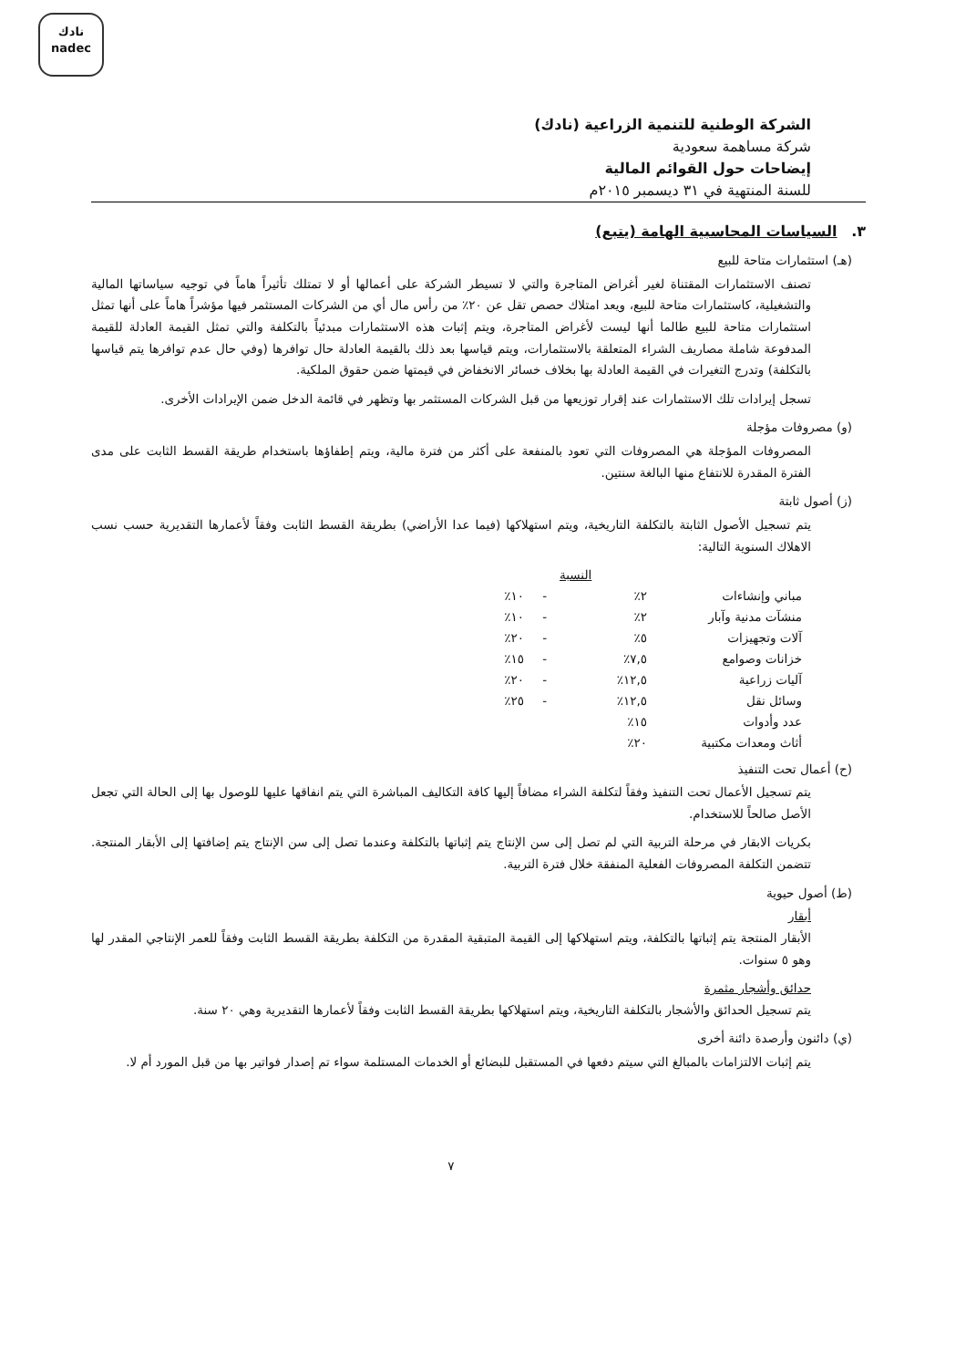نادك
nadec
الشركة الوطنية للتنمية الزراعية (نادك)
شركة مساهمة سعودية
إيضاحات حول القوائم المالية
للسنة المنتهية في ٣١ ديسمبر ٢٠١٥م
٣. السياسات المحاسبية الهامة (يتبع)
(هـ) استثمارات متاحة للبيع
تصنف الاستثمارات المقتناة لغير أغراض المتاجرة والتي لا تسيطر الشركة على أعمالها أو لا تمتلك تأثيراً هاماً في توجيه سياساتها المالية والتشغيلية، كاستثمارات متاحة للبيع، ويعد امتلاك حصص تقل عن ٢٠٪ من رأس مال أي من الشركات المستثمر فيها مؤشراً هاماً على أنها تمثل استثمارات متاحة للبيع طالما أنها ليست لأغراض المتاجرة، ويتم إثبات هذه الاستثمارات مبدئياً بالتكلفة والتي تمثل القيمة العادلة للقيمة المدفوعة شاملة مصاريف الشراء المتعلقة بالاستثمارات، ويتم قياسها بعد ذلك بالقيمة العادلة حال توافرها (وفي حال عدم توافرها يتم قياسها بالتكلفة) وتدرج التغيرات في القيمة العادلة بها بخلاف خسائر الانخفاض في قيمتها ضمن حقوق الملكية.
تسجل إيرادات تلك الاستثمارات عند إقرار توزيعها من قبل الشركات المستثمر بها وتظهر في قائمة الدخل ضمن الإيرادات الأخرى.
(و) مصروفات مؤجلة
المصروفات المؤجلة هي المصروفات التي تعود بالمنفعة على أكثر من فترة مالية، ويتم إطفاؤها باستخدام طريقة القسط الثابت على مدى الفترة المقدرة للانتفاع منها البالغة سنتين.
(ز) أصول ثابتة
يتم تسجيل الأصول الثابتة بالتكلفة التاريخية، ويتم استهلاكها (فيما عدا الأراضي) بطريقة القسط الثابت وفقاً لأعمارها التقديرية حسب نسب الاهلاك السنوية التالية:
| | النسبة | | |
| مباني وإنشاءات | ٢٪ | - | ١٠٪ |
| منشآت مدنية وآبار | ٢٪ | - | ١٠٪ |
| آلات وتجهيزات | ٥٪ | - | ٢٠٪ |
| خزانات وصوامع | ٧,٥٪ | - | ١٥٪ |
| آليات زراعية | ١٢,٥٪ | - | ٢٠٪ |
| وسائل نقل | ١٢,٥٪ | - | ٢٥٪ |
| عدد وأدوات | ١٥٪ | | |
| أثاث ومعدات مكتبية | ٢٠٪ | | |
(ح) أعمال تحت التنفيذ
يتم تسجيل الأعمال تحت التنفيذ وفقاً لتكلفة الشراء مضافاً إليها كافة التكاليف المباشرة التي يتم انفاقها عليها للوصول بها إلى الحالة التي تجعل الأصل صالحاً للاستخدام.
بكريات الابقار في مرحلة التربية التي لم تصل إلى سن الإنتاج يتم إثباتها بالتكلفة وعندما تصل إلى سن الإنتاج يتم إضافتها إلى الأبقار المنتجة. تتضمن التكلفة المصروفات الفعلية المنفقة خلال فترة التربية.
(ط) أصول حيوية
أبقار
الأبقار المنتجة يتم إثباتها بالتكلفة، ويتم استهلاكها إلى القيمة المتبقية المقدرة من التكلفة بطريقة القسط الثابت وفقاً للعمر الإنتاجي المقدر لها وهو ٥ سنوات.
حدائق وأشجار مثمرة
يتم تسجيل الحدائق والأشجار بالتكلفة التاريخية، ويتم استهلاكها بطريقة القسط الثابت وفقاً لأعمارها التقديرية وهي ٢٠ سنة.
(ي) دائنون وأرصدة دائنة أخرى
يتم إثبات الالتزامات بالمبالغ التي سيتم دفعها في المستقبل للبضائع أو الخدمات المستلمة سواء تم إصدار فواتير بها من قبل المورد أم لا.
٧